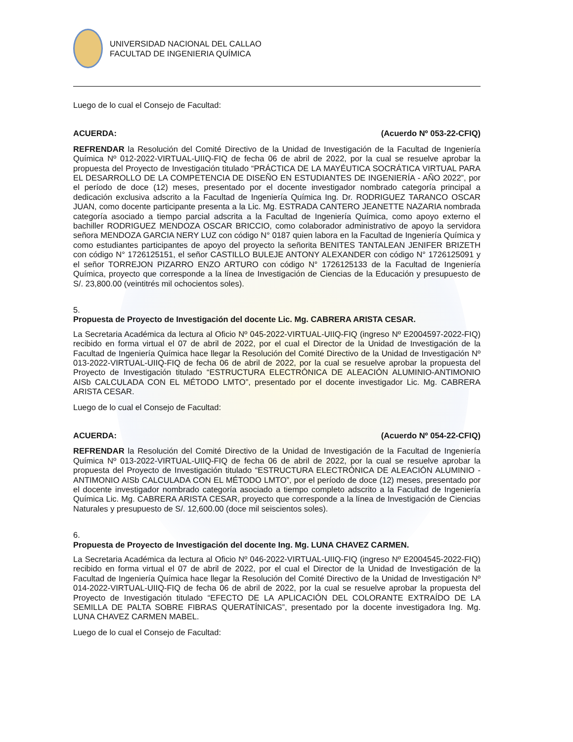UNIVERSIDAD NACIONAL DEL CALLAO
FACULTAD DE INGENIERIA QUÍMICA
Luego de lo cual el Consejo de Facultad:
ACUERDA: (Acuerdo Nº 053-22-CFIQ)
REFRENDAR la Resolución del Comité Directivo de la Unidad de Investigación de la Facultad de Ingeniería Química Nº 012-2022-VIRTUAL-UIIQ-FIQ de fecha 06 de abril de 2022, por la cual se resuelve aprobar la propuesta del Proyecto de Investigación titulado “PRÁCTICA DE LA MAYÉUTICA SOCRÁTICA VIRTUAL PARA EL DESARROLLO DE LA COMPETENCIA DE DISEÑO EN ESTUDIANTES DE INGENIERÍA - AÑO 2022”, por el período de doce (12) meses, presentado por el docente investigador nombrado categoría principal a dedicación exclusiva adscrito a la Facultad de Ingeniería Química Ing. Dr. RODRIGUEZ TARANCO OSCAR JUAN, como docente participante presenta a la Lic. Mg. ESTRADA CANTERO JEANETTE NAZARIA nombrada categoría asociado a tiempo parcial adscrita a la Facultad de Ingeniería Química, como apoyo externo el bachiller RODRIGUEZ MENDOZA OSCAR BRICCIO, como colaborador administrativo de apoyo la servidora señora MENDOZA GARCIA NERY LUZ con código N° 0187 quien labora en la Facultad de Ingeniería Química y como estudiantes participantes de apoyo del proyecto la señorita BENITES TANTALEAN JENIFER BRIZETH con código N° 1726125151, el señor CASTILLO BULEJE ANTONY ALEXANDER con código N° 1726125091 y el señor TORREJON PIZARRO ENZO ARTURO con código N° 1726125133 de la Facultad de Ingeniería Química, proyecto que corresponde a la línea de Investigación de Ciencias de la Educación y presupuesto de S/. 23,800.00 (veintitrés mil ochocientos soles).
5.
Propuesta de Proyecto de Investigación del docente Lic. Mg. CABRERA ARISTA CESAR.
La Secretaria Académica da lectura al Oficio Nº 045-2022-VIRTUAL-UIIQ-FIQ (ingreso Nº E2004597-2022-FIQ) recibido en forma virtual el 07 de abril de 2022, por el cual el Director de la Unidad de Investigación de la Facultad de Ingeniería Química hace llegar la Resolución del Comité Directivo de la Unidad de Investigación Nº 013-2022-VIRTUAL-UIIQ-FIQ de fecha 06 de abril de 2022, por la cual se resuelve aprobar la propuesta del Proyecto de Investigación titulado “ESTRUCTURA ELECTRÓNICA DE ALEACIÓN ALUMINIO-ANTIMONIO AISb CALCULADA CON EL MÉTODO LMTO”, presentado por el docente investigador Lic. Mg. CABRERA ARISTA CESAR.
Luego de lo cual el Consejo de Facultad:
ACUERDA: (Acuerdo Nº 054-22-CFIQ)
REFRENDAR la Resolución del Comité Directivo de la Unidad de Investigación de la Facultad de Ingeniería Química Nº 013-2022-VIRTUAL-UIIQ-FIQ de fecha 06 de abril de 2022, por la cual se resuelve aprobar la propuesta del Proyecto de Investigación titulado “ESTRUCTURA ELECTRÓNICA DE ALEACIÓN ALUMINIO - ANTIMONIO AISb CALCULADA CON EL MÉTODO LMTO”, por el período de doce (12) meses, presentado por el docente investigador nombrado categoría asociado a tiempo completo adscrito a la Facultad de Ingeniería Química Lic. Mg. CABRERA ARISTA CESAR, proyecto que corresponde a la línea de Investigación de Ciencias Naturales y presupuesto de S/. 12,600.00 (doce mil seiscientos soles).
6.
Propuesta de Proyecto de Investigación del docente Ing. Mg. LUNA CHAVEZ CARMEN.
La Secretaria Académica da lectura al Oficio Nº 046-2022-VIRTUAL-UIIQ-FIQ (ingreso Nº E2004545-2022-FIQ) recibido en forma virtual el 07 de abril de 2022, por el cual el Director de la Unidad de Investigación de la Facultad de Ingeniería Química hace llegar la Resolución del Comité Directivo de la Unidad de Investigación Nº 014-2022-VIRTUAL-UIIQ-FIQ de fecha 06 de abril de 2022, por la cual se resuelve aprobar la propuesta del Proyecto de Investigación titulado “EFECTO DE LA APLICACIÓN DEL COLORANTE EXTRAÍDO DE LA SEMILLA DE PALTA SOBRE FIBRAS QUERATÍNICAS”, presentado por la docente investigadora Ing. Mg. LUNA CHAVEZ CARMEN MABEL.
Luego de lo cual el Consejo de Facultad: